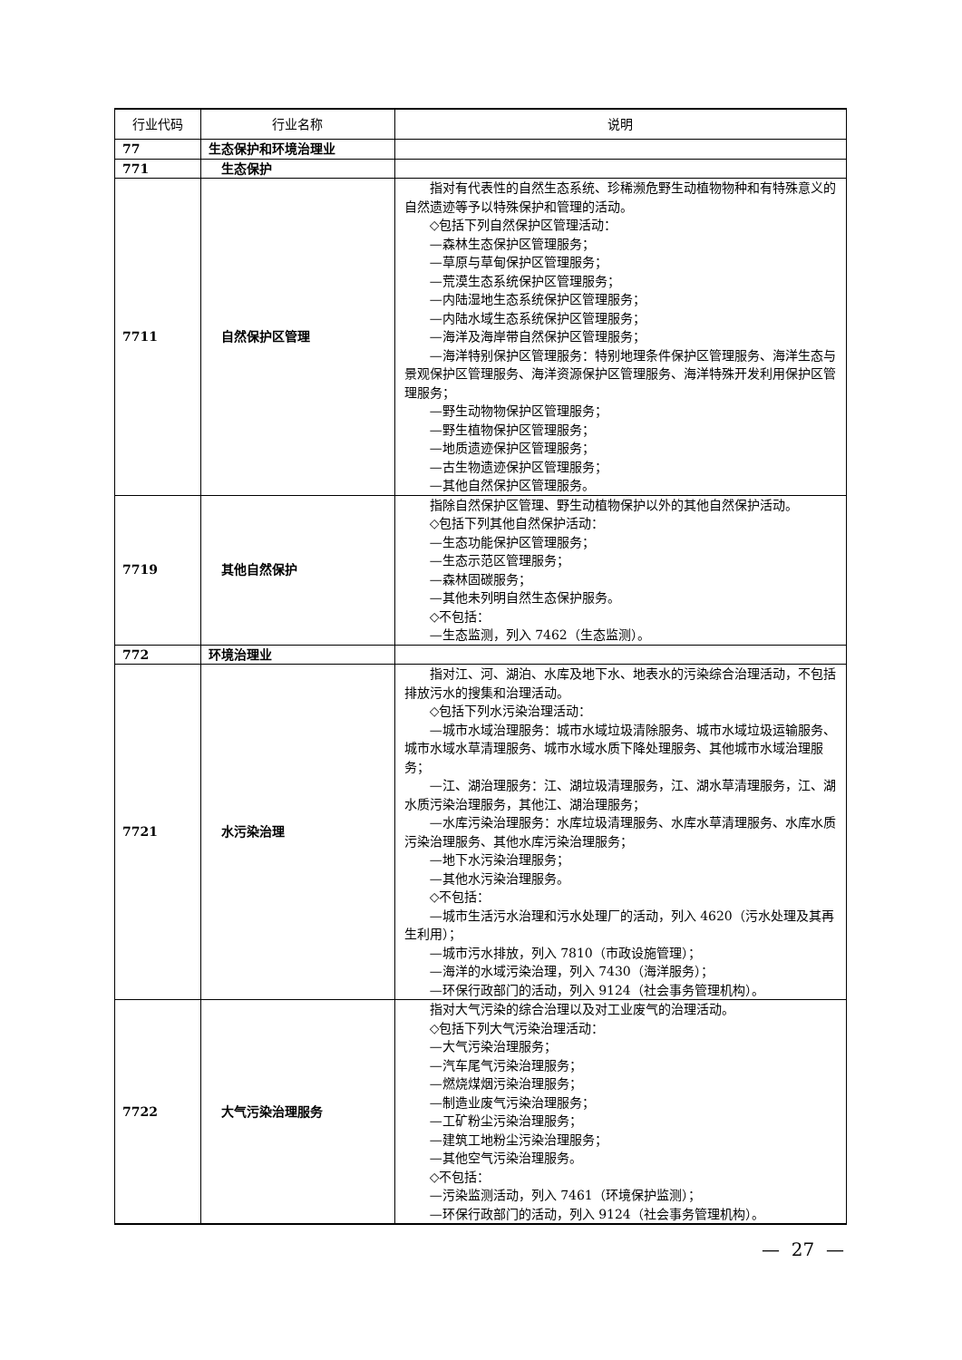| 行业代码 | 行业名称 | 说明 |
| --- | --- | --- |
| 77 | 生态保护和环境治理业 | |
| 771 | 生态保护 | |
| 7711 | 自然保护区管理 | 指对有代表性的自然生态系统、珍稀濒危野生动植物物种和有特殊意义的自然遗迹等予以特殊保护和管理的活动。 ◇包括下列自然保护区管理活动： —森林生态保护区管理服务； —草原与草甸保护区管理服务； —荒漠生态系统保护区管理服务； —内陆湿地生态系统保护区管理服务； —内陆水域生态系统保护区管理服务； —海洋及海岸带自然保护区管理服务； —海洋特别保护区管理服务：特别地理条件保护区管理服务、海洋生态与景观保护区管理服务、海洋资源保护区管理服务、海洋特殊开发利用保护区管理服务； —野生动物物保护区管理服务； —野生植物保护区管理服务； —地质遗迹保护区管理服务； —古生物遗迹保护区管理服务； —其他自然保护区管理服务。 |
| 7719 | 其他自然保护 | 指除自然保护区管理、野生动植物保护以外的其他自然保护活动。 ◇包括下列其他自然保护活动： —生态功能保护区管理服务； —生态示范区管理服务； —森林固碳服务； —其他未列明自然生态保护服务。 ◇不包括： —生态监测，列入 7462（生态监测）。 |
| 772 | 环境治理业 | |
| 7721 | 水污染治理 | 指对江、河、湖泊、水库及地下水、地表水的污染综合治理活动，不包括排放污水的搜集和治理活动。 ◇包括下列水污染治理活动： —城市水域治理服务：城市水域垃圾清除服务、城市水域垃圾运输服务、城市水域水草清理服务、城市水域水质下降处理服务、其他城市水域治理服务； —江、湖治理服务：江、湖垃圾清理服务，江、湖水草清理服务，江、湖水质污染治理服务，其他江、湖治理服务； —水库污染治理服务：水库垃圾清理服务、水库水草清理服务、水库水质污染治理服务、其他水库污染治理服务； —地下水污染治理服务； —其他水污染治理服务。 ◇不包括： —城市生活污水治理和污水处理厂的活动，列入 4620（污水处理及其再生利用）； —城市污水排放，列入 7810（市政设施管理）； —海洋的水域污染治理，列入 7430（海洋服务）； —环保行政部门的活动，列入 9124（社会事务管理机构）。 |
| 7722 | 大气污染治理服务 | 指对大气污染的综合治理以及对工业废气的治理活动。 ◇包括下列大气污染治理活动： —大气污染治理服务； —汽车尾气污染治理服务； —燃烧煤烟污染治理服务； —制造业废气污染治理服务； —工矿粉尘污染治理服务； —建筑工地粉尘污染治理服务； —其他空气污染治理服务。 ◇不包括： —污染监测活动，列入 7461（环境保护监测）； —环保行政部门的活动，列入 9124（社会事务管理机构）。 |
— 27 —